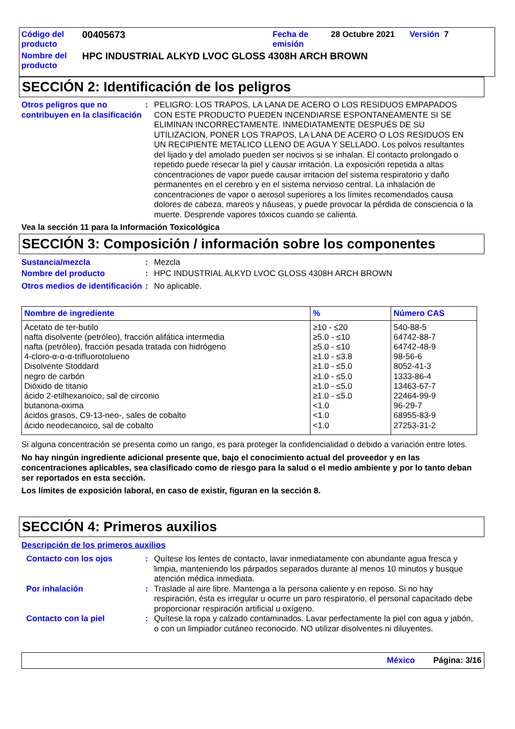| Código del producto | 00405673 | Fecha de emisión | 28 Octubre 2021 | Versión 7 |
| Nombre del producto | HPC INDUSTRIAL ALKYD LVOC GLOSS 4308H ARCH BROWN | | | |
SECCIÓN 2: Identificación de los peligros
Otros peligros que no contribuyen en la clasificación
: PELIGRO: LOS TRAPOS, LA LANA DE ACERO O LOS RESIDUOS EMPAPADOS CON ESTE PRODUCTO PUEDEN INCENDIARSE ESPONTANEAMENTE SI SE ELIMINAN INCORRECTAMENTE. INMEDIATAMENTE DESPUÉS DE SU UTILIZACION, PONER LOS TRAPOS, LA LANA DE ACERO O LOS RESIDUOS EN UN RECIPIENTE METALICO LLENO DE AGUA Y SELLADO. Los polvos resultantes del lijado y del amolado pueden ser nocivos si se inhalan. El contacto prolongado o repetido puede resecar la piel y causar irritación. La exposición repetida a altas concentraciones de vapor puede causar irritacion del sistema respiratorio y daño permanentes en el cerebro y en el sistema nervioso central. La inhalación de concentraciones de vapor o aerosol superiores a los límites recomendados causa dolores de cabeza, mareos y náuseas, y puede provocar la pérdida de consciencia o la muerte. Desprende vapores tóxicos cuando se calienta.
Vea la sección 11 para la Información Toxicológica
SECCIÓN 3: Composición / información sobre los componentes
Sustancia/mezcla : Mezcla
Nombre del producto : HPC INDUSTRIAL ALKYD LVOC GLOSS 4308H ARCH BROWN
Otros medios de identificación
: No aplicable.
| Nombre de ingrediente | % | Número CAS |
| --- | --- | --- |
| Acetato de ter-butilo nafta disolvente (petróleo), fracción alifática intermedia nafta (petróleo), fracción pesada tratada con hidrógeno 4-cloro-α-α-α-trifluorotolueno Disolvente Stoddard negro de carbón Dióxido de titanio ácido 2-etilhexanoico, sal de circonio butanona-oxima ácidos grasos, C9-13-neo-, sales de cobalto ácido neodecanoico, sal de cobalto | ≥10 - ≤20 ≥5.0 - ≤10 ≥5.0 - ≤10 ≥1.0 - ≤3.8 ≥1.0 - ≤5.0 ≥1.0 - ≤5.0 ≥1.0 - ≤5.0 ≥1.0 - ≤5.0 <1.0 <1.0 <1.0 | 540-88-5 64742-88-7 64742-48-9 98-56-6 8052-41-3 1333-86-4 13463-67-7 22464-99-9 96-29-7 68955-83-9 27253-31-2 |
Si alguna concentración se presenta como un rango, es para proteger la confidencialidad o debido a variación entre lotes.
No hay ningún ingrediente adicional presente que, bajo el conocimiento actual del proveedor y en las concentraciones aplicables, sea clasificado como de riesgo para la salud o el medio ambiente y por lo tanto deban ser reportados en esta sección.
Los límites de exposición laboral, en caso de existir, figuran en la sección 8.
SECCIÓN 4: Primeros auxilios
Descripción de los primeros auxilios
Contacto con los ojos : Quítese los lentes de contacto, lavar inmediatamente con abundante agua fresca y limpia, manteniendo los párpados separados durante al menos 10 minutos y busque atención médica inmediata.
Por inhalación : Traslade al aire libre. Mantenga a la persona caliente y en reposo. Si no hay respiración, ésta es irregular u ocurre un paro respiratorio, el personal capacitado debe proporcionar respiración artificial u oxígeno.
Contacto con la piel : Quítese la ropa y calzado contaminados. Lavar perfectamente la piel con agua y jabón, o con un limpiador cutáneo reconocido. NO utilizar disolventes ni diluyentes.
México Página: 3/16